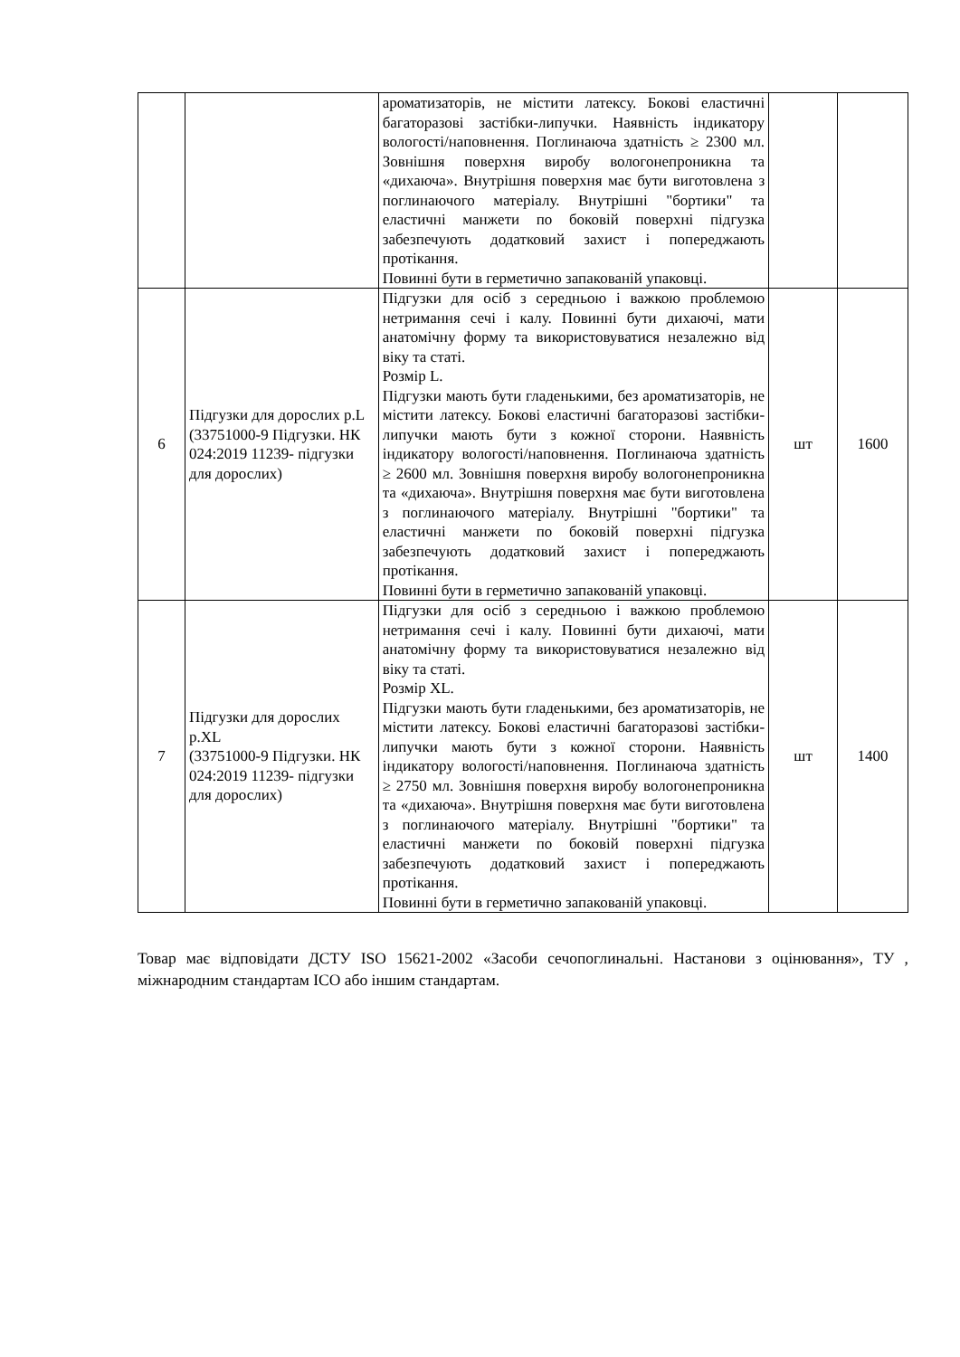| | | ароматизаторів, не містити латексу. Бокові еластичні багаторазові застібки-липучки. Наявність індикатору вологості/наповнення. Поглинаюча здатність ≥ 2300 мл. Зовнішня поверхня виробу вологонепроникна та «дихаюча». Внутрішня поверхня має бути виготовлена з поглинаючого матеріалу. Внутрішні "бортики" та еластичні манжети по боковій поверхні підгузка забезпечують додатковий захист і попереджають протікання. Повинні бути в герметично запакованій упаковці. | | |
| 6 | Підгузки для дорослих р.L (33751000-9 Підгузки. НК 024:2019 11239- підгузки для дорослих) | Підгузки для осіб з середньою і важкою проблемою нетримання сечі і калу. Повинні бути дихаючі, мати анатомічну форму та використовуватися незалежно від віку та статі. Розмір L. Підгузки мають бути гладенькими, без ароматизаторів, не містити латексу. Бокові еластичні багаторазові застібки-липучки мають бути з кожної сторони. Наявність індикатору вологості/наповнення. Поглинаюча здатність ≥ 2600 мл. Зовнішня поверхня виробу вологонепроникна та «дихаюча». Внутрішня поверхня має бути виготовлена з поглинаючого матеріалу. Внутрішні "бортики" та еластичні манжети по боковій поверхні підгузка забезпечують додатковий захист і попереджають протікання. Повинні бути в герметично запакованій упаковці. | шт | 1600 |
| 7 | Підгузки для дорослих р.XL (33751000-9 Підгузки. НК 024:2019 11239- підгузки для дорослих) | Підгузки для осіб з середньою і важкою проблемою нетримання сечі і калу. Повинні бути дихаючі, мати анатомічну форму та використовуватися незалежно від віку та статі. Розмір XL. Підгузки мають бути гладенькими, без ароматизаторів, не містити латексу. Бокові еластичні багаторазові застібки-липучки мають бути з кожної сторони. Наявність індикатору вологості/наповнення. Поглинаюча здатність ≥ 2750 мл. Зовнішня поверхня виробу вологонепроникна та «дихаюча». Внутрішня поверхня має бути виготовлена з поглинаючого матеріалу. Внутрішні "бортики" та еластичні манжети по боковій поверхні підгузка забезпечують додатковий захист і попереджають протікання. Повинні бути в герметично запакованій упаковці. | шт | 1400 |
Товар має відповідати ДСТУ ISO 15621-2002 «Засоби сечопоглинальні. Настанови з оцінювання», ТУ , міжнародним стандартам ІСО або іншим стандартам.